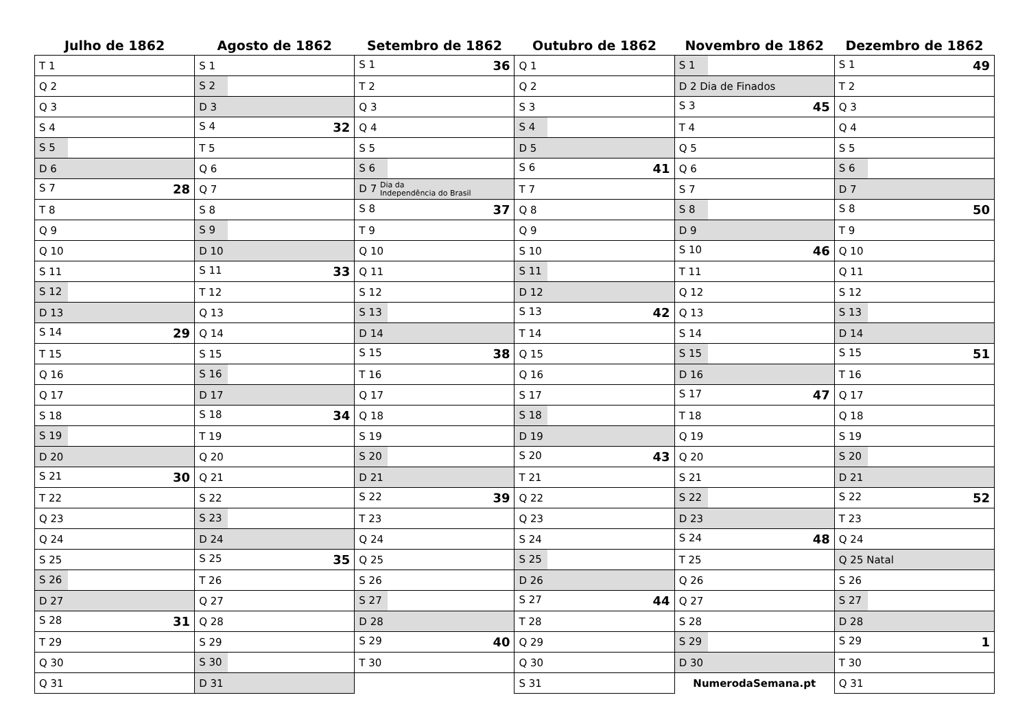| Julho de 1862 | Agosto de 1862 | Setembro de 1862 | Outubro de 1862 | Novembro de 1862 | Dezembro de 1862 |
| --- | --- | --- | --- | --- | --- |
| T 1 | S 1 | S 1 36 | Q 1 | S 1 | S 1 49 |
| Q 2 | S 2 | T 2 | Q 2 | D 2 Dia de Finados | T 2 |
| Q 3 | D 3 | Q 3 | S 3 | S 3 45 | Q 3 |
| S 4 | S 4 32 | Q 4 | S 4 | T 4 | Q 4 |
| S 5 | T 5 | S 5 | D 5 | Q 5 | S 5 |
| D 6 | Q 6 | S 6 | S 6 41 | Q 6 | S 6 |
| S 7 28 | Q 7 | D 7 Dia da Independência do Brasil | T 7 | S 7 | D 7 |
| T 8 | S 8 | S 8 37 | Q 8 | S 8 | S 8 50 |
| Q 9 | S 9 | T 9 | Q 9 | D 9 | T 9 |
| Q 10 | D 10 | Q 10 | S 10 | S 10 46 | Q 10 |
| S 11 | S 11 33 | Q 11 | S 11 | T 11 | Q 11 |
| S 12 | T 12 | S 12 | D 12 | Q 12 | S 12 |
| D 13 | Q 13 | S 13 | S 13 42 | Q 13 | S 13 |
| S 14 29 | Q 14 | D 14 | T 14 | S 14 | D 14 |
| T 15 | S 15 | S 15 38 | Q 15 | S 15 | S 15 51 |
| Q 16 | S 16 | T 16 | Q 16 | D 16 | T 16 |
| Q 17 | D 17 | Q 17 | S 17 | S 17 47 | Q 17 |
| S 18 | S 18 34 | Q 18 | S 18 | T 18 | Q 18 |
| S 19 | T 19 | S 19 | D 19 | Q 19 | S 19 |
| D 20 | Q 20 | S 20 | S 20 43 | Q 20 | S 20 |
| S 21 30 | Q 21 | D 21 | T 21 | S 21 | D 21 |
| T 22 | S 22 | S 22 39 | Q 22 | S 22 | S 22 52 |
| Q 23 | S 23 | T 23 | Q 23 | D 23 | T 23 |
| Q 24 | D 24 | Q 24 | S 24 | S 24 48 | Q 24 |
| S 25 | S 25 35 | Q 25 | S 25 | T 25 | Q 25 Natal |
| S 26 | T 26 | S 26 | D 26 | Q 26 | S 26 |
| D 27 | Q 27 | S 27 | S 27 44 | Q 27 | S 27 |
| S 28 31 | Q 28 | D 28 | T 28 | S 28 | D 28 |
| T 29 | S 29 | S 29 40 | Q 29 | S 29 | S 29 1 |
| Q 30 | S 30 | T 30 | Q 30 | D 30 | T 30 |
| Q 31 | D 31 | | S 31 | NumerodaSemana.pt | Q 31 |